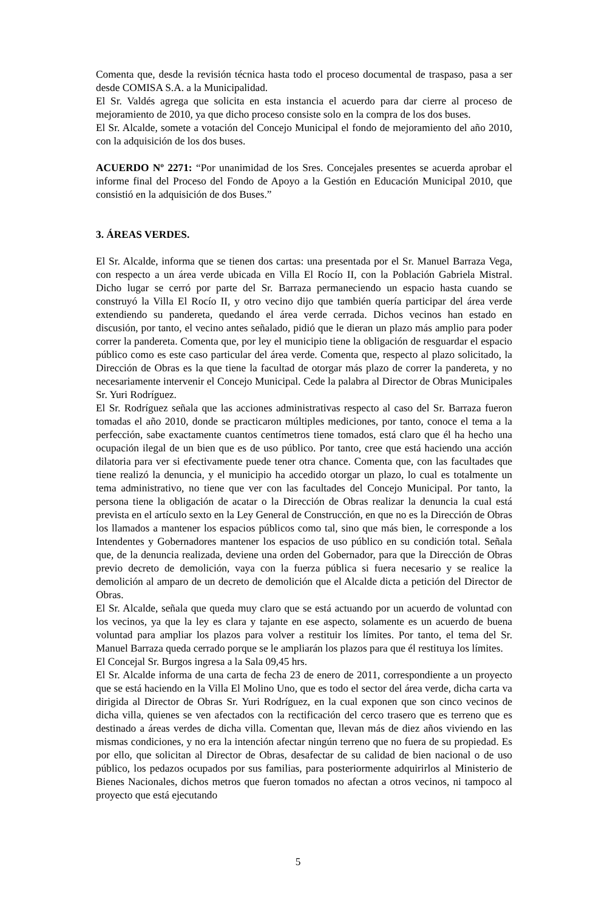Comenta que, desde la revisión técnica hasta todo el proceso documental de traspaso, pasa a ser desde COMISA S.A. a la Municipalidad.
El Sr. Valdés agrega que solicita en esta instancia el acuerdo para dar cierre al proceso de mejoramiento de 2010, ya que dicho proceso consiste solo en la compra de los dos buses.
El Sr. Alcalde, somete a votación del Concejo Municipal el fondo de mejoramiento del año 2010, con la adquisición de los dos buses.
ACUERDO Nº 2271: “Por unanimidad de los Sres. Concejales presentes se acuerda aprobar el informe final del Proceso del Fondo de Apoyo a la Gestión en Educación Municipal 2010, que consistió en la adquisición de dos Buses.”
3. ÁREAS VERDES.
El Sr. Alcalde, informa que se tienen dos cartas: una presentada por el Sr. Manuel Barraza Vega, con respecto a un área verde ubicada en Villa El Rocío II, con la Población Gabriela Mistral. Dicho lugar se cerró por parte del Sr. Barraza permaneciendo un espacio hasta cuando se construyó la Villa El Rocío II, y otro vecino dijo que también quería participar del área verde extendiendo su pandereta, quedando el área verde cerrada. Dichos vecinos han estado en discusión, por tanto, el vecino antes señalado, pidió que le dieran un plazo más amplio para poder correr la pandereta. Comenta que, por ley el municipio tiene la obligación de resguardar el espacio público como es este caso particular del área verde. Comenta que, respecto al plazo solicitado, la Dirección de Obras es la que tiene la facultad de otorgar más plazo de correr la pandereta, y no necesariamente intervenir el Concejo Municipal. Cede la palabra al Director de Obras Municipales Sr. Yuri Rodríguez.
El Sr. Rodríguez señala que las acciones administrativas respecto al caso del Sr. Barraza fueron tomadas el año 2010, donde se practicaron múltiples mediciones, por tanto, conoce el tema a la perfección, sabe exactamente cuantos centímetros tiene tomados, está claro que él ha hecho una ocupación ilegal de un bien que es de uso público. Por tanto, cree que está haciendo una acción dilatoria para ver si efectivamente puede tener otra chance. Comenta que, con las facultades que tiene realizó la denuncia, y el municipio ha accedido otorgar un plazo, lo cual es totalmente un tema administrativo, no tiene que ver con las facultades del Concejo Municipal. Por tanto, la persona tiene la obligación de acatar o la Dirección de Obras realizar la denuncia la cual está prevista en el artículo sexto en la Ley General de Construcción, en que no es la Dirección de Obras los llamados a mantener los espacios públicos como tal, sino que más bien, le corresponde a los Intendentes y Gobernadores mantener los espacios de uso público en su condición total. Señala que, de la denuncia realizada, deviene una orden del Gobernador, para que la Dirección de Obras previo decreto de demolición, vaya con la fuerza pública si fuera necesario y se realice la demolición al amparo de un decreto de demolición que el Alcalde dicta a petición del Director de Obras.
El Sr. Alcalde, señala que queda muy claro que se está actuando por un acuerdo de voluntad con los vecinos, ya que la ley es clara y tajante en ese aspecto, solamente es un acuerdo de buena voluntad para ampliar los plazos para volver a restituir los límites. Por tanto, el tema del Sr. Manuel Barraza queda cerrado porque se le ampliarán los plazos para que él restituya los límites.
El Concejal Sr. Burgos ingresa a la Sala 09,45 hrs.
El Sr. Alcalde informa de una carta de fecha 23 de enero de 2011, correspondiente a un proyecto que se está haciendo en la Villa El Molino Uno, que es todo el sector del área verde, dicha carta va dirigida al Director de Obras Sr. Yuri Rodríguez, en la cual exponen que son cinco vecinos de dicha villa, quienes se ven afectados con la rectificación del cerco trasero que es terreno que es destinado a áreas verdes de dicha villa. Comentan que, llevan más de diez años viviendo en las mismas condiciones, y no era la intención afectar ningún terreno que no fuera de su propiedad. Es por ello, que solicitan al Director de Obras, desafectar de su calidad de bien nacional o de uso público, los pedazos ocupados por sus familias, para posteriormente adquirirlos al Ministerio de Bienes Nacionales, dichos metros que fueron tomados no afectan a otros vecinos, ni tampoco al proyecto que está ejecutando
5